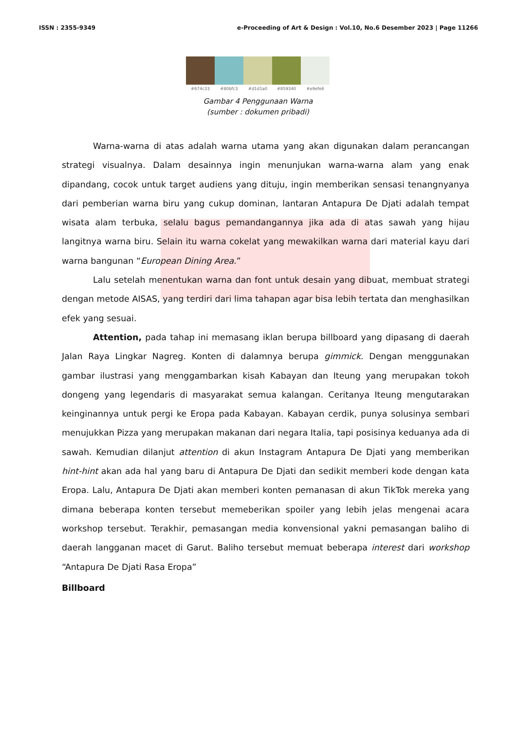ISSN : 2355-9349 e-Proceeding of Art & Design : Vol.10, No.6 Desember 2023 | Page 11266
#674c33 #80bfc3 #d1d1a0 #859340 #e9efe6
Gambar 4 Penggunaan Warna
(sumber : dokumen pribadi)
Warna-warna di atas adalah warna utama yang akan digunakan dalam perancangan strategi visualnya. Dalam desainnya ingin menunjukan warna-warna alam yang enak dipandang, cocok untuk target audiens yang dituju, ingin memberikan sensasi tenangnyanya dari pemberian warna biru yang cukup dominan, lantaran Antapura De Djati adalah tempat wisata alam terbuka, selalu bagus pemandangannya jika ada di atas sawah yang hijau langitnya warna biru. Selain itu warna cokelat yang mewakilkan warna dari material kayu dari warna bangunan “European Dining Area.”
Lalu setelah menentukan warna dan font untuk desain yang dibuat, membuat strategi dengan metode AISAS, yang terdiri dari lima tahapan agar bisa lebih tertata dan menghasilkan efek yang sesuai.
Attention, pada tahap ini memasang iklan berupa billboard yang dipasang di daerah Jalan Raya Lingkar Nagreg. Konten di dalamnya berupa gimmick. Dengan menggunakan gambar ilustrasi yang menggambarkan kisah Kabayan dan Iteung yang merupakan tokoh dongeng yang legendaris di masyarakat semua kalangan. Ceritanya Iteung mengutarakan keinginannya untuk pergi ke Eropa pada Kabayan. Kabayan cerdik, punya solusinya sembari menujukkan Pizza yang merupakan makanan dari negara Italia, tapi posisinya keduanya ada di sawah. Kemudian dilanjut attention di akun Instagram Antapura De Djati yang memberikan hint-hint akan ada hal yang baru di Antapura De Djati dan sedikit memberi kode dengan kata Eropa. Lalu, Antapura De Djati akan memberi konten pemanasan di akun TikTok mereka yang dimana beberapa konten tersebut memeberikan spoiler yang lebih jelas mengenai acara workshop tersebut. Terakhir, pemasangan media konvensional yakni pemasangan baliho di daerah langganan macet di Garut. Baliho tersebut memuat beberapa interest dari workshop “Antapura De Djati Rasa Eropa”
Billboard